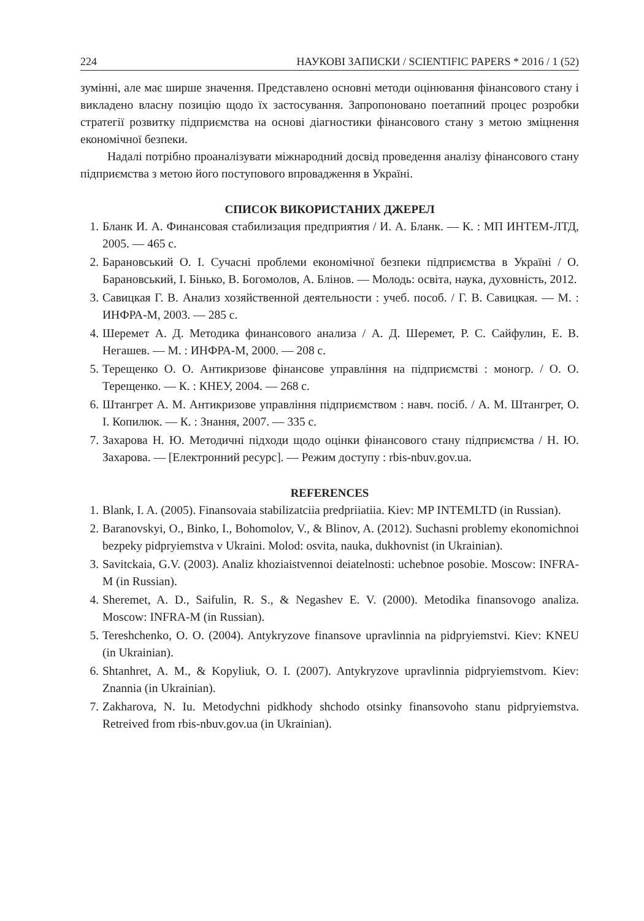224 НАУКОВІ ЗАПИСКИ / SCIENTIFIC PAPERS * 2016 / 1 (52)
зумінні, але має ширше значення. Представлено основні методи оцінювання фінансового стану і викладено власну позицію щодо їх застосування. Запропоновано поетапний процес розробки стратегії розвитку підприємства на основі діагностики фінансового стану з метою зміцнення економічної безпеки.
Надалі потрібно проаналізувати міжнародний досвід проведення аналізу фінансового стану підприємства з метою його поступового впровадження в Україні.
СПИСОК ВИКОРИСТАНИХ ДЖЕРЕЛ
1. Бланк И. А. Финансовая стабилизация предприятия / И. А. Бланк. — К. : МП ИНТЕМ-ЛТД, 2005. — 465 с.
2. Барановський О. І. Сучасні проблеми економічної безпеки підприємства в Україні / О. Барановський, І. Бінько, В. Богомолов, А. Блінов. — Молодь: освіта, наука, духовність, 2012.
3. Савицкая Г. В. Анализ хозяйственной деятельности : учеб. пособ. / Г. В. Савицкая. — М. : ИНФРА-М, 2003. — 285 с.
4. Шеремет А. Д. Методика финансового анализа / А. Д. Шеремет, Р. С. Сайфулин, Е. В. Негашев. — М. : ИНФРА-М, 2000. — 208 с.
5. Терещенко О. О. Антикризове фінансове управління на підприємстві : моногр. / О. О. Терещенко. — К. : КНЕУ, 2004. — 268 с.
6. Штангрет А. М. Антикризове управління підприємством : навч. посіб. / А. М. Штангрет, О. І. Копилюк. — К. : Знання, 2007. — 335 с.
7. Захарова Н. Ю. Методичні підходи щодо оцінки фінансового стану підприємства / Н. Ю. Захарова. — [Електронний ресурс]. — Режим доступу : rbis-nbuv.gov.ua.
REFERENCES
1. Blank, I. A. (2005). Finansovaia stabilizatciia predpriiatiia. Kiev: MP INTEMLTD (in Russian).
2. Baranovskyi, O., Binko, I., Bohomolov, V., & Blinov, A. (2012). Suchasni problemy ekonomichnoi bezpeky pidpryiemstva v Ukraini. Molod: osvita, nauka, dukhovnist (in Ukrainian).
3. Savitckaia, G.V. (2003). Analiz khoziaistvennoi deiatelnosti: uchebnoe posobie. Moscow: INFRA-M (in Russian).
4. Sheremet, A. D., Saifulin, R. S., & Negashev E. V. (2000). Metodika finansovogo analiza. Moscow: INFRA-M (in Russian).
5. Tereshchenko, O. O. (2004). Antykryzove finansove upravlinnia na pidpryiemstvi. Kiev: KNEU (in Ukrainian).
6. Shtanhret, A. M., & Kopyliuk, O. I. (2007). Antykryzove upravlinnia pidpryiemstvom. Kiev: Znannia (in Ukrainian).
7. Zakharova, N. Iu. Metodychni pidkhody shchodo otsinky finansovoho stanu pidpryiemstva. Retreived from rbis-nbuv.gov.ua (in Ukrainian).